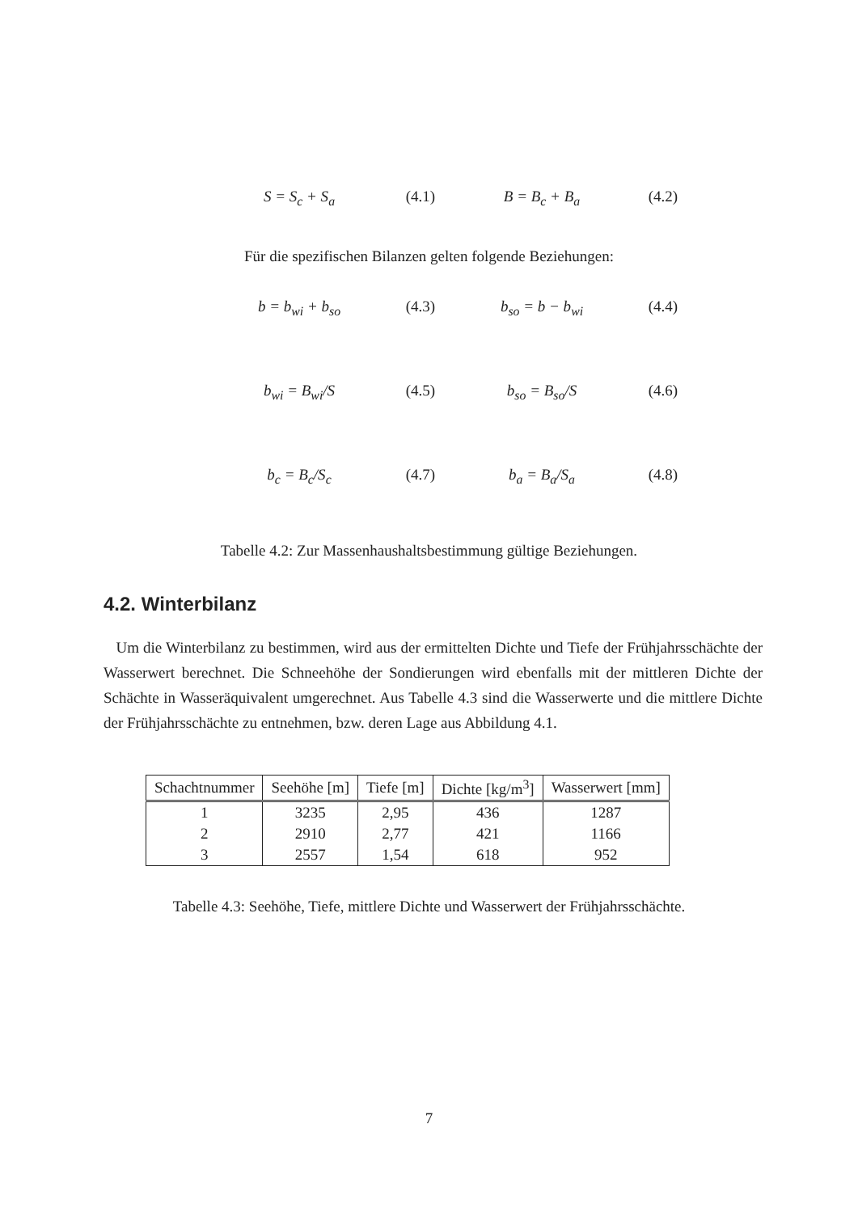S = S<sub>c</sub> + S<sub>a</sub> (4.1) B = B<sub>c</sub> + B<sub>a</sub> (4.2)
Für die spezifischen Bilanzen gelten folgende Beziehungen:
b = b<sub>wi</sub> + b<sub>so</sub> (4.3) b<sub>so</sub> = b − b<sub>wi</sub> (4.4)
b<sub>wi</sub> = B<sub>wi</sub>/S (4.5) b<sub>so</sub> = B<sub>so</sub>/S (4.6)
b<sub>c</sub> = B<sub>c</sub>/S<sub>c</sub> (4.7) b<sub>a</sub> = B<sub>a</sub>/S<sub>a</sub> (4.8)
Tabelle 4.2: Zur Massenhaushaltsbestimmung gültige Beziehungen.
4.2. Winterbilanz
Um die Winterbilanz zu bestimmen, wird aus der ermittelten Dichte und Tiefe der Frühjahrsschächte der Wasserwert berechnet. Die Schneehöhe der Sondierungen wird ebenfalls mit der mittleren Dichte der Schächte in Wasseräquivalent umgerechnet. Aus Tabelle 4.3 sind die Wasserwerte und die mittlere Dichte der Frühjahrsschächte zu entnehmen, bzw. deren Lage aus Abbildung 4.1.
| Schachtnummer | Seehöhe [m] | Tiefe [m] | Dichte [kg/m<sup>3</sup>] | Wasserwert [mm] |
| --- | --- | --- | --- | --- |
| 1 | 3235 | 2,95 | 436 | 1287 |
| 2 | 2910 | 2,77 | 421 | 1166 |
| 3 | 2557 | 1,54 | 618 | 952 |
Tabelle 4.3: Seehöhe, Tiefe, mittlere Dichte und Wasserwert der Frühjahrsschächte.
7